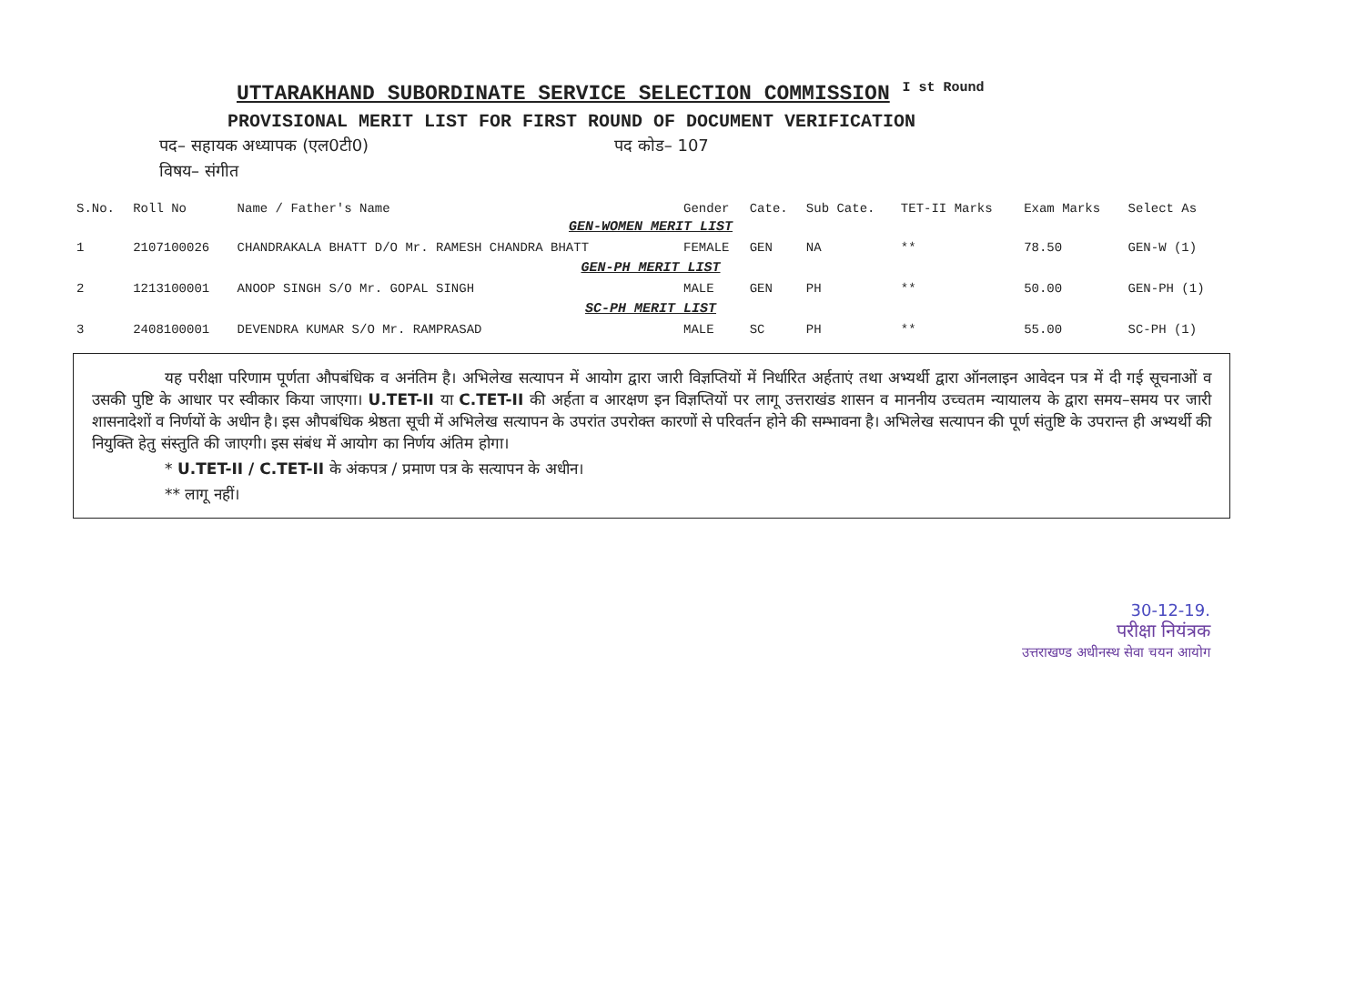UTTARAKHAND SUBORDINATE SERVICE SELECTION COMMISSION I st Round
PROVISIONAL MERIT LIST FOR FIRST ROUND OF DOCUMENT VERIFICATION
पद– सहायक अध्यापक (एल0टी0) पद कोड– 107
विषय– संगीत
| S.No. | Roll No | Name / Father's Name | Gender | Cate. | Sub Cate. | TET-II Marks | Exam Marks | Select As |
| --- | --- | --- | --- | --- | --- | --- | --- | --- |
| GEN-WOMEN MERIT LIST | | | | | | | | |
| 1 | 2107100026 | CHANDRAKALA BHATT D/O Mr. RAMESH CHANDRA BHATT | FEMALE | GEN | NA | ** | 78.50 | GEN-W (1) |
| GEN-PH MERIT LIST | | | | | | | | |
| 2 | 1213100001 | ANOOP SINGH S/O Mr. GOPAL SINGH | MALE | GEN | PH | ** | 50.00 | GEN-PH (1) |
| SC-PH MERIT LIST | | | | | | | | |
| 3 | 2408100001 | DEVENDRA KUMAR S/O Mr. RAMPRASAD | MALE | SC | PH | ** | 55.00 | SC-PH (1) |
यह परीक्षा परिणाम पूर्णता औपबंधिक व अनंतिम है। अभिलेख सत्यापन में आयोग द्वारा जारी विज्ञप्तियों में निर्धारित अर्हताएं तथा अभ्यर्थी द्वारा ऑनलाइन आवेदन पत्र में दी गई सूचनाओं व उसकी पुष्टि के आधार पर स्वीकार किया जाएगा। U.TET-II या C.TET-II की अर्हता व आरक्षण इन विज्ञप्तियों पर लागू उत्तराखंड शासन व माननीय उच्चतम न्यायालय के द्वारा समय–समय पर जारी शासनादेशों व निर्णयों के अधीन है। इस औपबंधिक श्रेष्ठता सूची में अभिलेख सत्यापन के उपरांत उपरोक्त कारणों से परिवर्तन होने की सम्भावना है। अभिलेख सत्यापन की पूर्ण संतुष्टि के उपरान्त ही अभ्यर्थी की नियुक्ति हेतु संस्तुति की जाएगी। इस संबंध में आयोग का निर्णय अंतिम होगा।
* U.TET-II / C.TET-II के अंकपत्र / प्रमाण पत्र के सत्यापन के अधीन।
** लागू नहीं।
30-12-19.
परीक्षा नियंत्रक
उत्तराखण्ड अधीनस्थ सेवा चयन आयोग